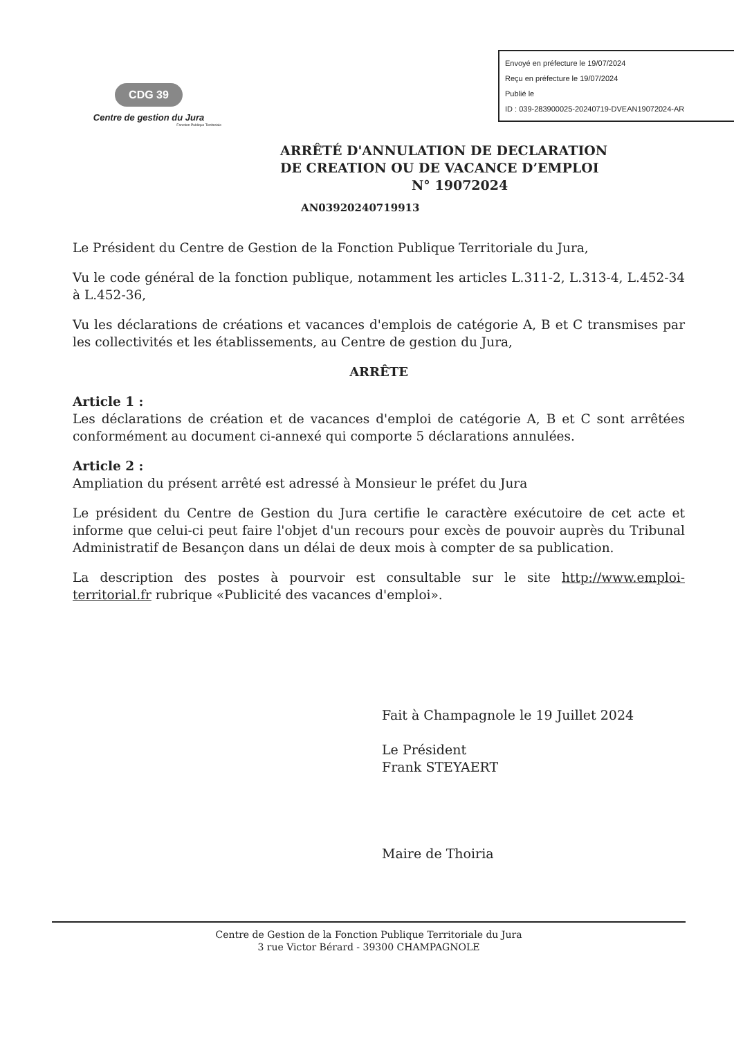Envoyé en préfecture le 19/07/2024
Reçu en préfecture le 19/07/2024
Publié le
ID : 039-283900025-20240719-DVEAN19072024-AR
CDG 39
Centre de gestion du Jura
Fonction Publique Territoriale
ARRÊTÉ D'ANNULATION DE DECLARATION
DE CREATION OU DE VACANCE D’EMPLOI
N° 19072024
AN03920240719913
Le Président du Centre de Gestion de la Fonction Publique Territoriale du Jura,
Vu le code général de la fonction publique, notamment les articles L.311-2, L.313-4, L.452-34 à L.452-36,
Vu les déclarations de créations et vacances d'emplois de catégorie A, B et C transmises par les collectivités et les établissements, au Centre de gestion du Jura,
ARRÊTE
Article 1 :
Les déclarations de création et de vacances d'emploi de catégorie A, B et C sont arrêtées conformément au document ci-annexé qui comporte 5 déclarations annulées.
Article 2 :
Ampliation du présent arrêté est adressé à Monsieur le préfet du Jura
Le président du Centre de Gestion du Jura certifie le caractère exécutoire de cet acte et informe que celui-ci peut faire l'objet d'un recours pour excès de pouvoir auprès du Tribunal Administratif de Besançon dans un délai de deux mois à compter de sa publication.
La description des postes à pourvoir est consultable sur le site http://www.emploi-territorial.fr rubrique «Publicité des vacances d'emploi».
Fait à Champagnole le 19 Juillet 2024
Le Président
Frank STEYAERT
Maire de Thoiria
Centre de Gestion de la Fonction Publique Territoriale du Jura
3 rue Victor Bérard - 39300 CHAMPAGNOLE